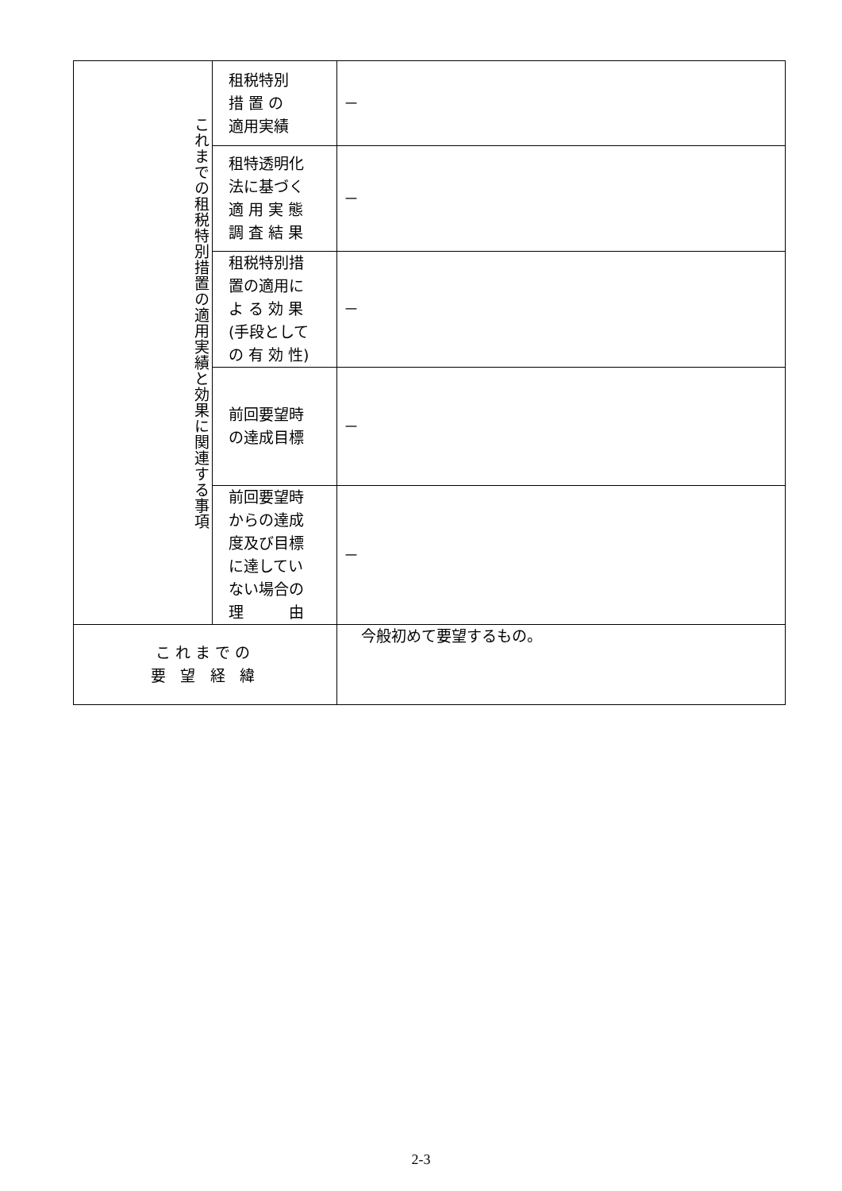| これまでの租税特別措置の適用実績と効果に関連する事項 | 租税特別 措 置 の 適用実績 | － |
| | 租特透明化 法に基づく 適 用 実 態 調 査 結 果 | － |
| | 租税特別措 置の適用に よ る 効 果 (手段として の 有 効 性) | － |
| | 前回要望時 の達成目標 | － |
| | 前回要望時 からの達成 度及び目標 に達してい ない場合の 理 由 | － |
| これまでの 要 望 経 緯 | | 今般初めて要望するもの。 |
2-3